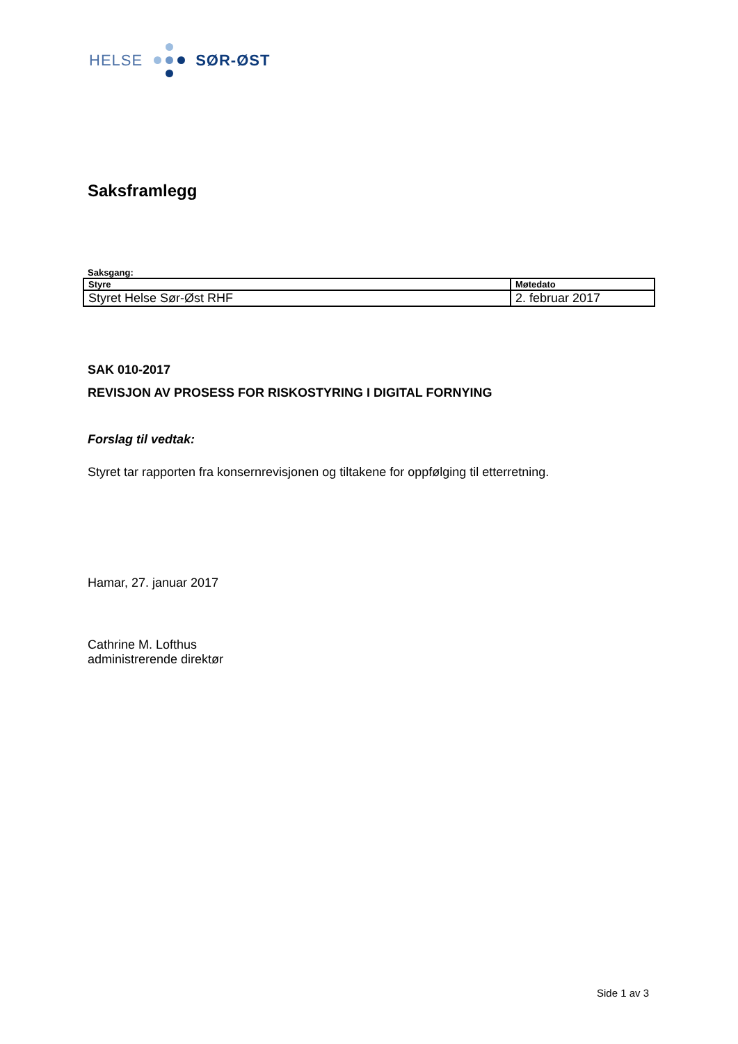HELSE SØR-ØST
Saksframlegg
Saksgang:
| Styre | Møtedato |
| Styret Helse Sør-Øst RHF | 2. februar 2017 |
SAK 010-2017
REVISJON AV PROSESS FOR RISKOSTYRING I DIGITAL FORNYING
Forslag til vedtak:
Styret tar rapporten fra konsernrevisjonen og tiltakene for oppfølging til etterretning.
Hamar, 27. januar 2017
Cathrine M. Lofthus
administrerende direktør
Side 1 av 3